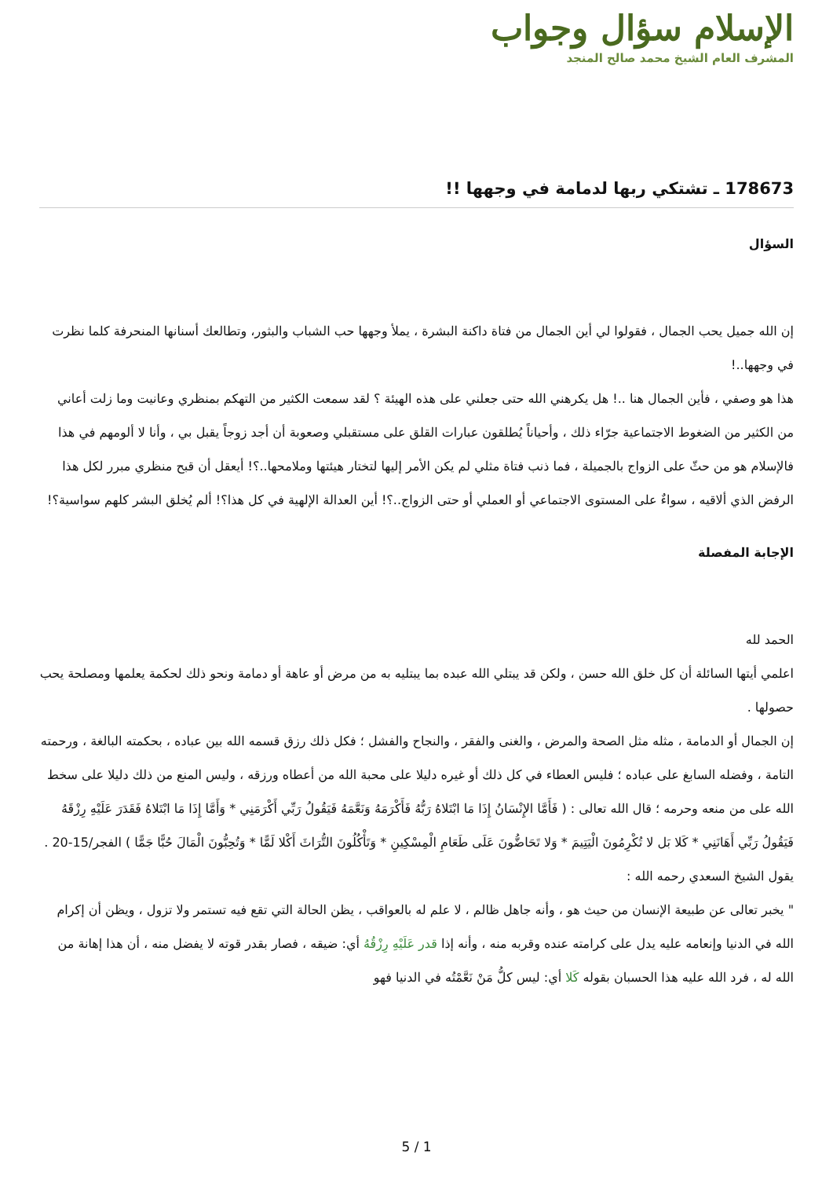الإسلام سؤال وجواب
المشرف العام الشيخ محمد صالح المنجد
178673 ـ تشتكي ربها لدمامة في وجهها !!
السؤال
إن الله جميل يحب الجمال ، فقولوا لي أين الجمال من فتاة داكنة البشرة ، يملأ وجهها حب الشباب والبثور، وتطالعك أسنانها المنحرفة كلما نظرت في وجهها..!
هذا هو وصفي ، فأين الجمال هنا ..! هل يكرهني الله حتى جعلني على هذه الهيئة ؟ لقد سمعت الكثير من التهكم بمنظري وعانيت وما زلت أعاني من الكثير من الضغوط الاجتماعية جرّاء ذلك ، وأحياناً يُطلقون عبارات القلق على مستقبلي وصعوبة أن أجد زوجاً يقبل بي ، وأنا لا ألومهم في هذا فالإسلام هو من حثّ على الزواج بالجميلة ، فما ذنب فتاة مثلي لم يكن الأمر إليها لتختار هيئتها وملامحها..؟! أيعقل أن قبح منظري مبرر لكل هذا الرفض الذي ألاقيه ، سواءٌ على المستوى الاجتماعي أو العملي أو حتى الزواج..؟! أين العدالة الإلهية في كل هذا؟! ألم يُخلق البشر كلهم سواسية؟!
الإجابة المفصلة
الحمد لله
اعلمي أيتها السائلة أن كل خلق الله حسن ، ولكن قد يبتلي الله عبده بما يبتليه به من مرض أو عاهة أو دمامة ونحو ذلك لحكمة يعلمها ومصلحة يحب حصولها .
إن الجمال أو الدمامة ، مثله مثل الصحة والمرض ، والغنى والفقر ، والنجاح والفشل ؛ فكل ذلك رزق قسمه الله بين عباده ، بحكمته البالغة ، ورحمته التامة ، وفضله السابغ على عباده ؛ فليس العطاء في كل ذلك أو غيره دليلا على محبة الله من أعطاه ورزقه ، وليس المنع من ذلك دليلا على سخط الله على من منعه وحرمه ؛ قال الله تعالى : ( فَأَمَّا الإِنْسَانُ إِذَا مَا ابْتَلاهُ رَبُّهُ فَأَكْرَمَهُ وَنَعَّمَهُ فَيَقُولُ رَبِّي أَكْرَمَنِي * وَأَمَّا إِذَا مَا ابْتَلاهُ فَقَدَرَ عَلَيْهِ رِزْقَهُ فَيَقُولُ رَبِّي أَهَانَنِي * كَلا بَل لا تُكْرِمُونَ الْيَتِيمَ * وَلا تَحَاضُّونَ عَلَى طَعَامِ الْمِسْكِينِ * وَتَأْكُلُونَ التُّرَاثَ أَكْلا لَمًّا * وَتُحِبُّونَ الْمَالَ حُبًّا جَمًّا ) الفجر/15-20 .
يقول الشيخ السعدي رحمه الله :
" يخبر تعالى عن طبيعة الإنسان من حيث هو ، وأنه جاهل ظالم ، لا علم له بالعواقب ، يظن الحالة التي تقع فيه تستمر ولا تزول ، ويظن أن إكرام الله في الدنيا وإنعامه عليه يدل على كرامته عنده وقربه منه ، وأنه إذا قدر عَلَيْهِ رِزْقُهُ أي: ضيقه ، فصار بقدر قوته لا يفضل منه ، أن هذا إهانة من الله له ، فرد الله عليه هذا الحسبان بقوله كَلا أي: ليس كلُّ مَنْ نَعَّمْتُه في الدنيا فهو
5 / 1